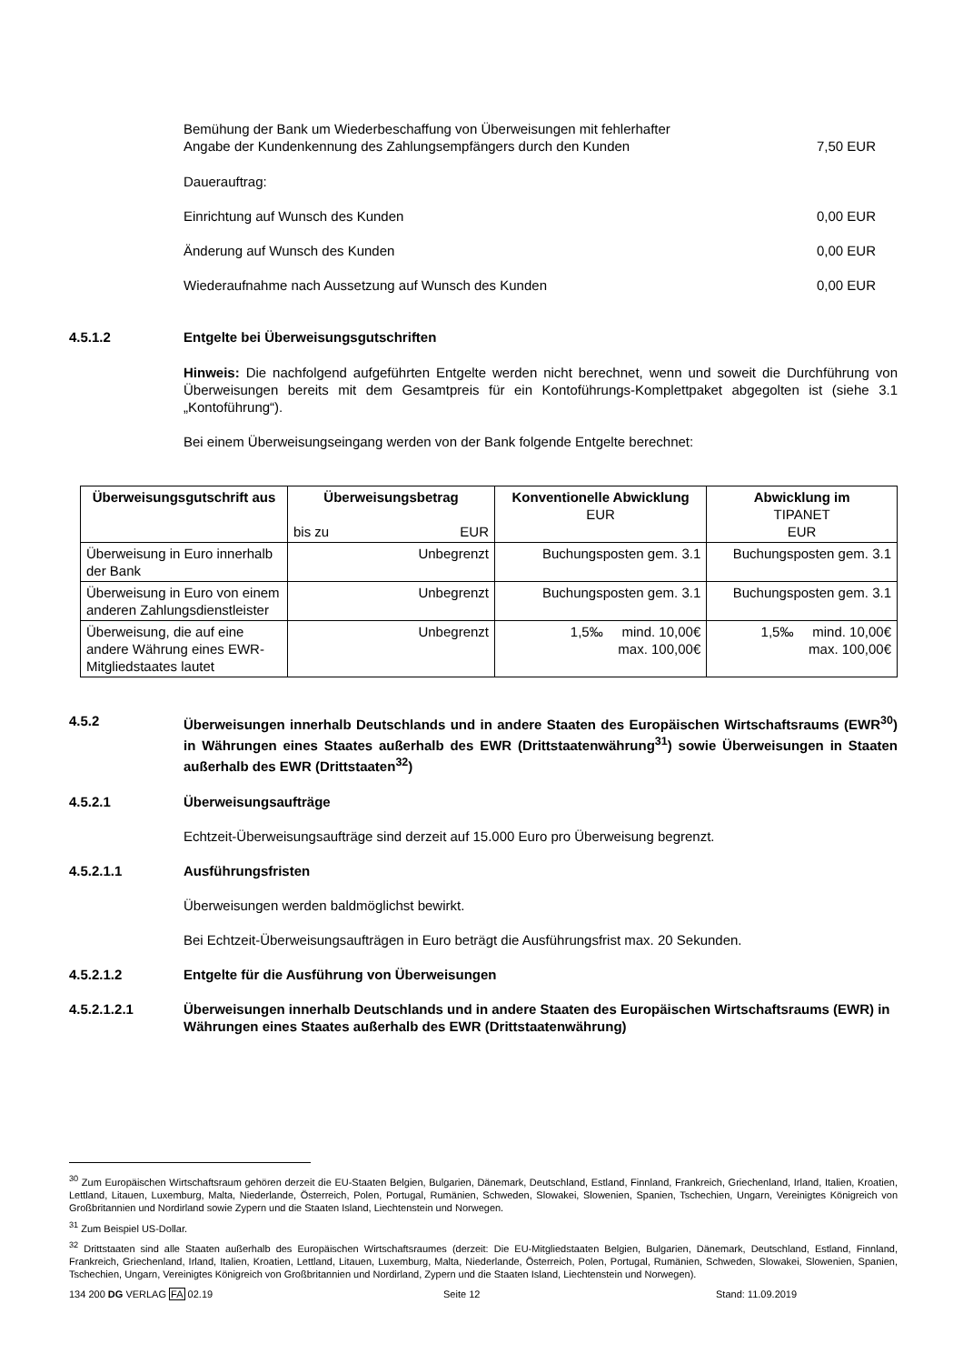Bemühung der Bank um Wiederbeschaffung von Überweisungen mit fehlerhafter
Angabe der Kundenkennung des Zahlungsempfängers durch den Kunden 7,50 EUR
Dauerauftrag:
Einrichtung auf Wunsch des Kunden 0,00 EUR
Änderung auf Wunsch des Kunden 0,00 EUR
Wiederaufnahme nach Aussetzung auf Wunsch des Kunden 0,00 EUR
4.5.1.2 Entgelte bei Überweisungsgutschriften
Hinweis: Die nachfolgend aufgeführten Entgelte werden nicht berechnet, wenn und soweit die Durchführung von Überweisungen bereits mit dem Gesamtpreis für ein Kontoführungs-Komplettpaket abgegolten ist (siehe 3.1 „Kontoführung“).
Bei einem Überweisungseingang werden von der Bank folgende Entgelte berechnet:
| Überweisungsgutschrift aus | Überweisungsbetrag bis zu EUR | Konventionelle Abwicklung EUR | Abwicklung im TIPANET EUR |
| --- | --- | --- | --- |
| Überweisung in Euro innerhalb der Bank | Unbegrenzt | Buchungsposten gem. 3.1 | Buchungsposten gem. 3.1 |
| Überweisung in Euro von einem anderen Zahlungsdienstleister | Unbegrenzt | Buchungsposten gem. 3.1 | Buchungsposten gem. 3.1 |
| Überweisung, die auf eine andere Währung eines EWR-Mitgliedstaates lautet | Unbegrenzt | 1,5‰ mind. 10,00€ max. 100,00€ | 1,5‰ mind. 10,00€ max. 100,00€ |
4.5.2 Überweisungen innerhalb Deutschlands und in andere Staaten des Europäischen Wirtschaftsraums (EWR<sup>30</sup>) in Währungen eines Staates außerhalb des EWR (Drittstaatenwährung<sup>31</sup>) sowie Überweisungen in Staaten außerhalb des EWR (Drittstaaten<sup>32</sup>)
4.5.2.1 Überweisungsaufträge
Echtzeit-Überweisungsaufträge sind derzeit auf 15.000 Euro pro Überweisung begrenzt.
4.5.2.1.1 Ausführungsfristen
Überweisungen werden baldmöglichst bewirkt.
Bei Echtzeit-Überweisungsaufträgen in Euro beträgt die Ausführungsfrist max. 20 Sekunden.
4.5.2.1.2 Entgelte für die Ausführung von Überweisungen
4.5.2.1.2.1 Überweisungen innerhalb Deutschlands und in andere Staaten des Europäischen Wirtschaftsraums (EWR) in Währungen eines Staates außerhalb des EWR (Drittstaatenwährung)
<sup>30</sup> Zum Europäischen Wirtschaftsraum gehören derzeit die EU-Staaten Belgien, Bulgarien, Dänemark, Deutschland, Estland, Finnland, Frankreich, Griechenland, Irland, Italien, Kroatien, Lettland, Litauen, Luxemburg, Malta, Niederlande, Österreich, Polen, Portugal, Rumänien, Schweden, Slowakei, Slowenien, Spanien, Tschechien, Ungarn, Vereinigtes Königreich von Großbritannien und Nordirland sowie Zypern und die Staaten Island, Liechtenstein und Norwegen.
<sup>31</sup> Zum Beispiel US-Dollar.
<sup>32</sup> Drittstaaten sind alle Staaten außerhalb des Europäischen Wirtschaftsraumes (derzeit: Die EU-Mitgliedstaaten Belgien, Bulgarien, Dänemark, Deutschland, Estland, Finnland, Frankreich, Griechenland, Irland, Italien, Kroatien, Lettland, Litauen, Luxemburg, Malta, Niederlande, Österreich, Polen, Portugal, Rumänien, Schweden, Slowakei, Slowenien, Spanien, Tschechien, Ungarn, Vereinigtes Königreich von Großbritannien und Nordirland, Zypern und die Staaten Island, Liechtenstein und Norwegen).
134 200 DG VERLAG FA 02.19 Seite 12 Stand: 11.09.2019